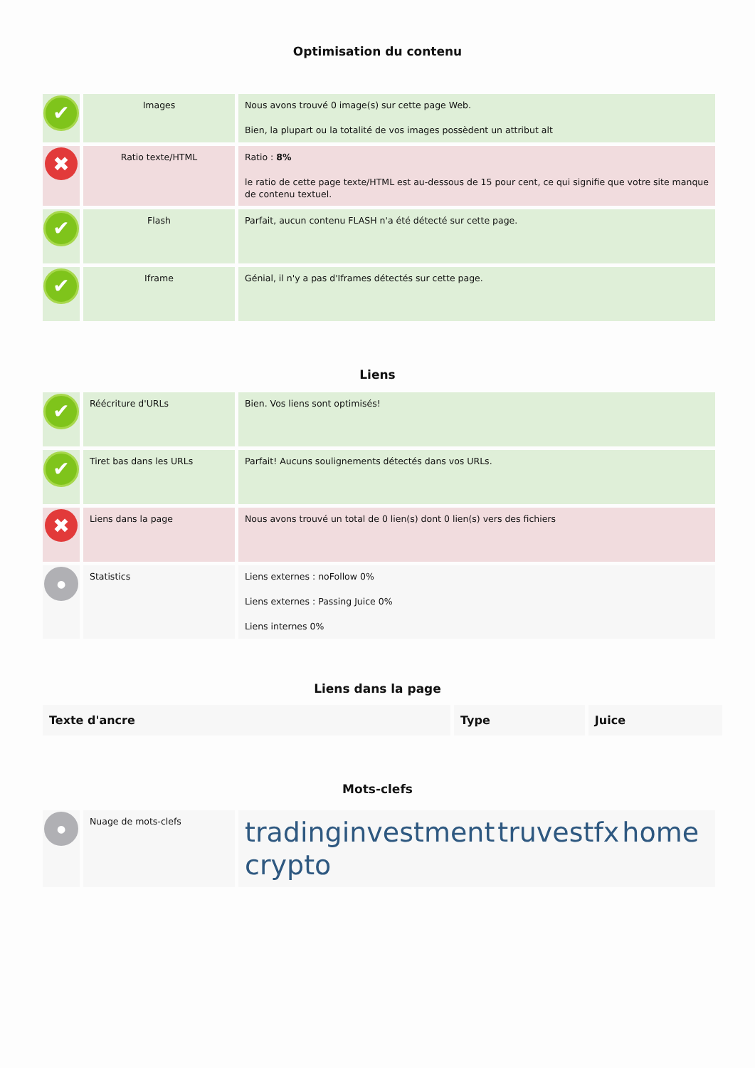Optimisation du contenu
| ✔ | Images | Nous avons trouvé 0 image(s) sur cette page Web. Bien, la plupart ou la totalité de vos images possèdent un attribut alt |
| ✖ | Ratio texte/HTML | Ratio : 8% le ratio de cette page texte/HTML est au-dessous de 15 pour cent, ce qui signifie que votre site manque de contenu textuel. |
| ✔ | Flash | Parfait, aucun contenu FLASH n'a été détecté sur cette page. |
| ✔ | Iframe | Génial, il n'y a pas d'Iframes détectés sur cette page. |
Liens
| ✔ | Réécriture d'URLs | Bien. Vos liens sont optimisés! |
| ✔ | Tiret bas dans les URLs | Parfait! Aucuns soulignements détectés dans vos URLs. |
| ✖ | Liens dans la page | Nous avons trouvé un total de 0 lien(s) dont 0 lien(s) vers des fichiers |
| ● | Statistics | Liens externes : noFollow 0% Liens externes : Passing Juice 0% Liens internes 0% |
Liens dans la page
| Texte d'ancre | Type | Juice |
| --- | --- | --- |
Mots-clefs
| ● | Nuage de mots-clefs | tradinginvestment truvestfx home crypto |